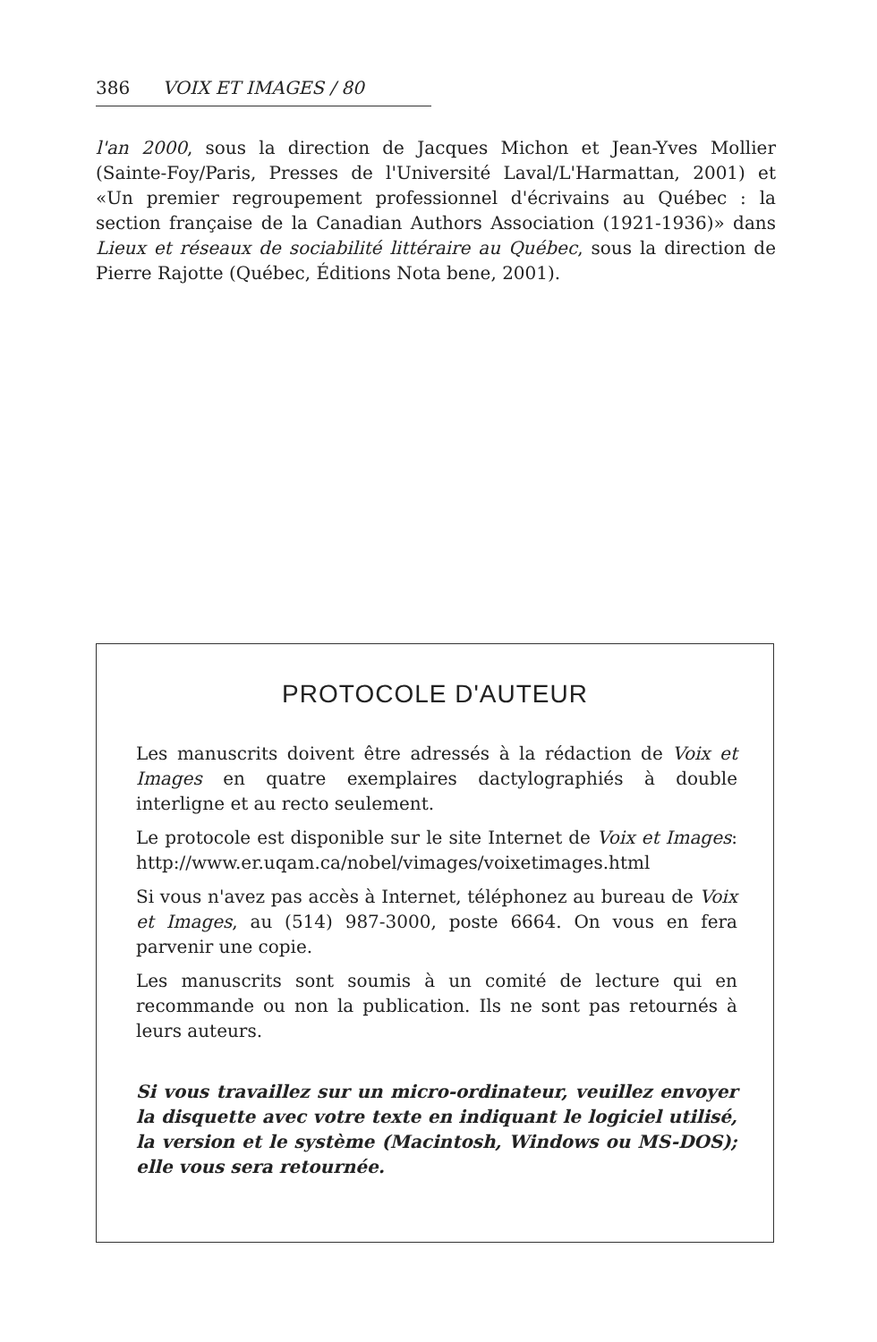386 VOIX ET IMAGES / 80
l'an 2000, sous la direction de Jacques Michon et Jean-Yves Mollier (Sainte-Foy/Paris, Presses de l'Université Laval/L'Harmattan, 2001) et «Un premier regroupement professionnel d'écrivains au Québec : la section française de la Canadian Authors Association (1921-1936)» dans Lieux et réseaux de sociabilité littéraire au Québec, sous la direction de Pierre Rajotte (Québec, Éditions Nota bene, 2001).
PROTOCOLE D'AUTEUR
Les manuscrits doivent être adressés à la rédaction de Voix et Images en quatre exemplaires dactylographiés à double interligne et au recto seulement.
Le protocole est disponible sur le site Internet de Voix et Images: http://www.er.uqam.ca/nobel/vimages/voixetimages.html
Si vous n'avez pas accès à Internet, téléphonez au bureau de Voix et Images, au (514) 987-3000, poste 6664. On vous en fera parvenir une copie.
Les manuscrits sont soumis à un comité de lecture qui en recommande ou non la publication. Ils ne sont pas retournés à leurs auteurs.
Si vous travaillez sur un micro-ordinateur, veuillez envoyer la disquette avec votre texte en indiquant le logiciel utilisé, la version et le système (Macintosh, Windows ou MS-DOS); elle vous sera retournée.